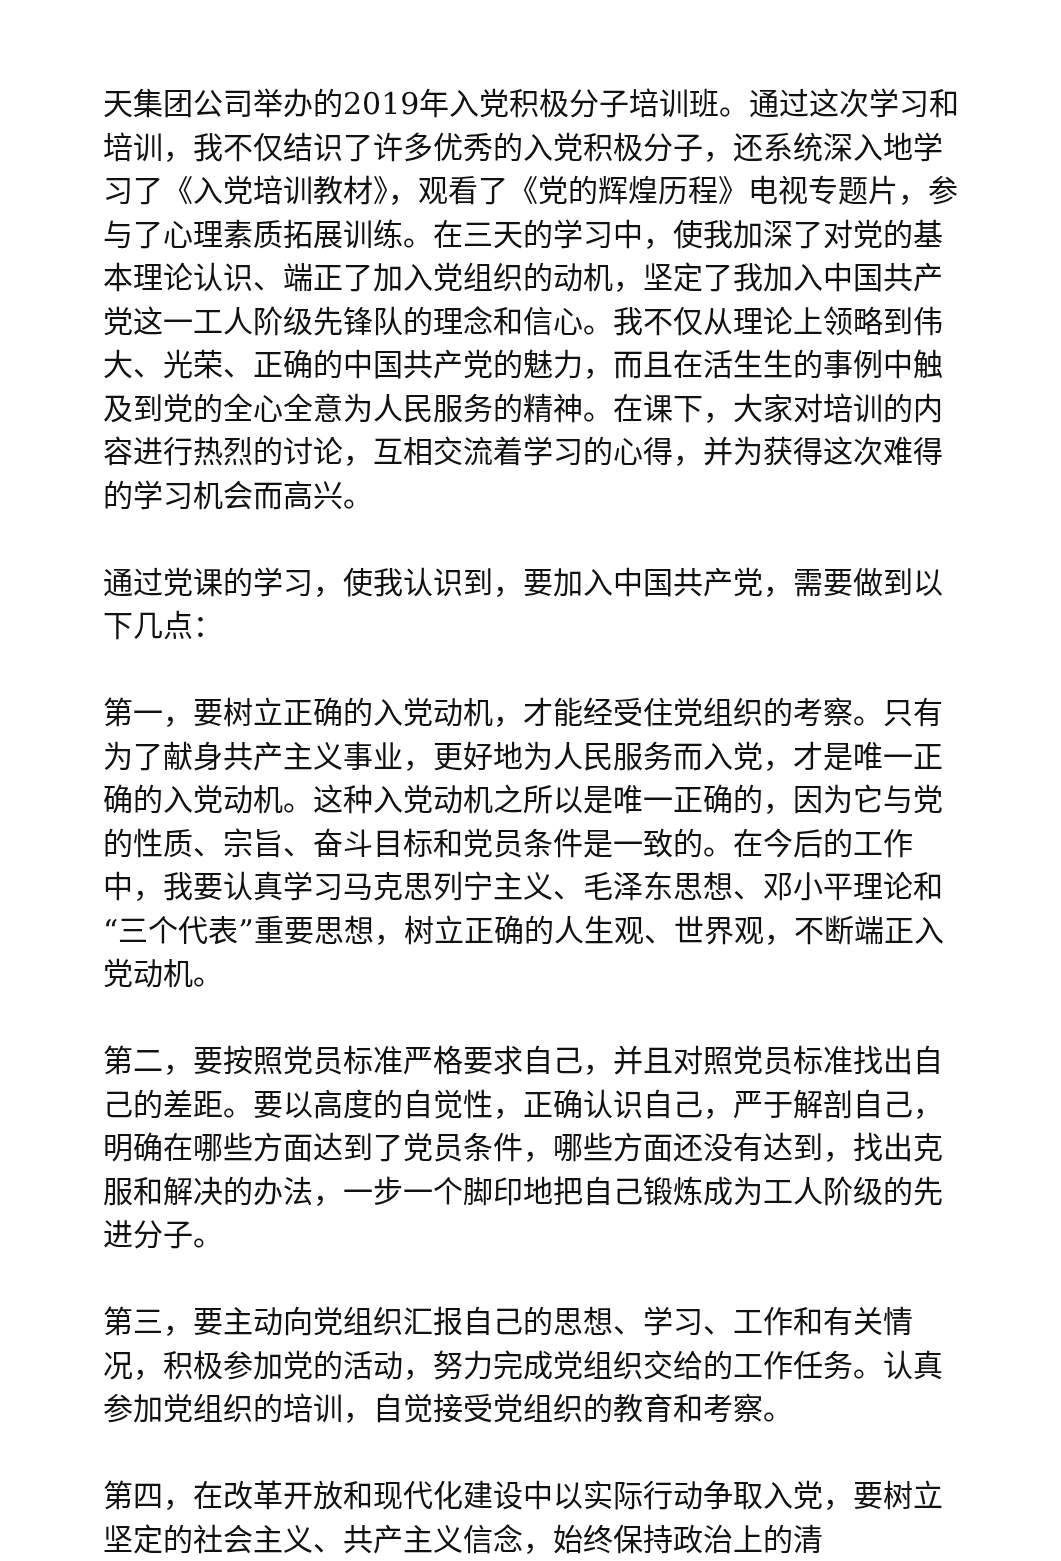天集团公司举办的2019年入党积极分子培训班。通过这次学习和培训，我不仅结识了许多优秀的入党积极分子，还系统深入地学习了《入党培训教材》，观看了《党的辉煌历程》电视专题片，参与了心理素质拓展训练。在三天的学习中，使我加深了对党的基本理论认识、端正了加入党组织的动机，坚定了我加入中国共产党这一工人阶级先锋队的理念和信心。我不仅从理论上领略到伟大、光荣、正确的中国共产党的魅力，而且在活生生的事例中触及到党的全心全意为人民服务的精神。在课下，大家对培训的内容进行热烈的讨论，互相交流着学习的心得，并为获得这次难得的学习机会而高兴。
通过党课的学习，使我认识到，要加入中国共产党，需要做到以下几点：
第一，要树立正确的入党动机，才能经受住党组织的考察。只有为了献身共产主义事业，更好地为人民服务而入党，才是唯一正确的入党动机。这种入党动机之所以是唯一正确的，因为它与党的性质、宗旨、奋斗目标和党员条件是一致的。在今后的工作中，我要认真学习马克思列宁主义、毛泽东思想、邓小平理论和“三个代表”重要思想，树立正确的人生观、世界观，不断端正入党动机。
第二，要按照党员标准严格要求自己，并且对照党员标准找出自己的差距。要以高度的自觉性，正确认识自己，严于解剖自己，明确在哪些方面达到了党员条件，哪些方面还没有达到，找出克服和解决的办法，一步一个脚印地把自己锻炼成为工人阶级的先进分子。
第三，要主动向党组织汇报自己的思想、学习、工作和有关情况，积极参加党的活动，努力完成党组织交给的工作任务。认真参加党组织的培训，自觉接受党组织的教育和考察。
第四，在改革开放和现代化建设中以实际行动争取入党，要树立坚定的社会主义、共产主义信念，始终保持政治上的清